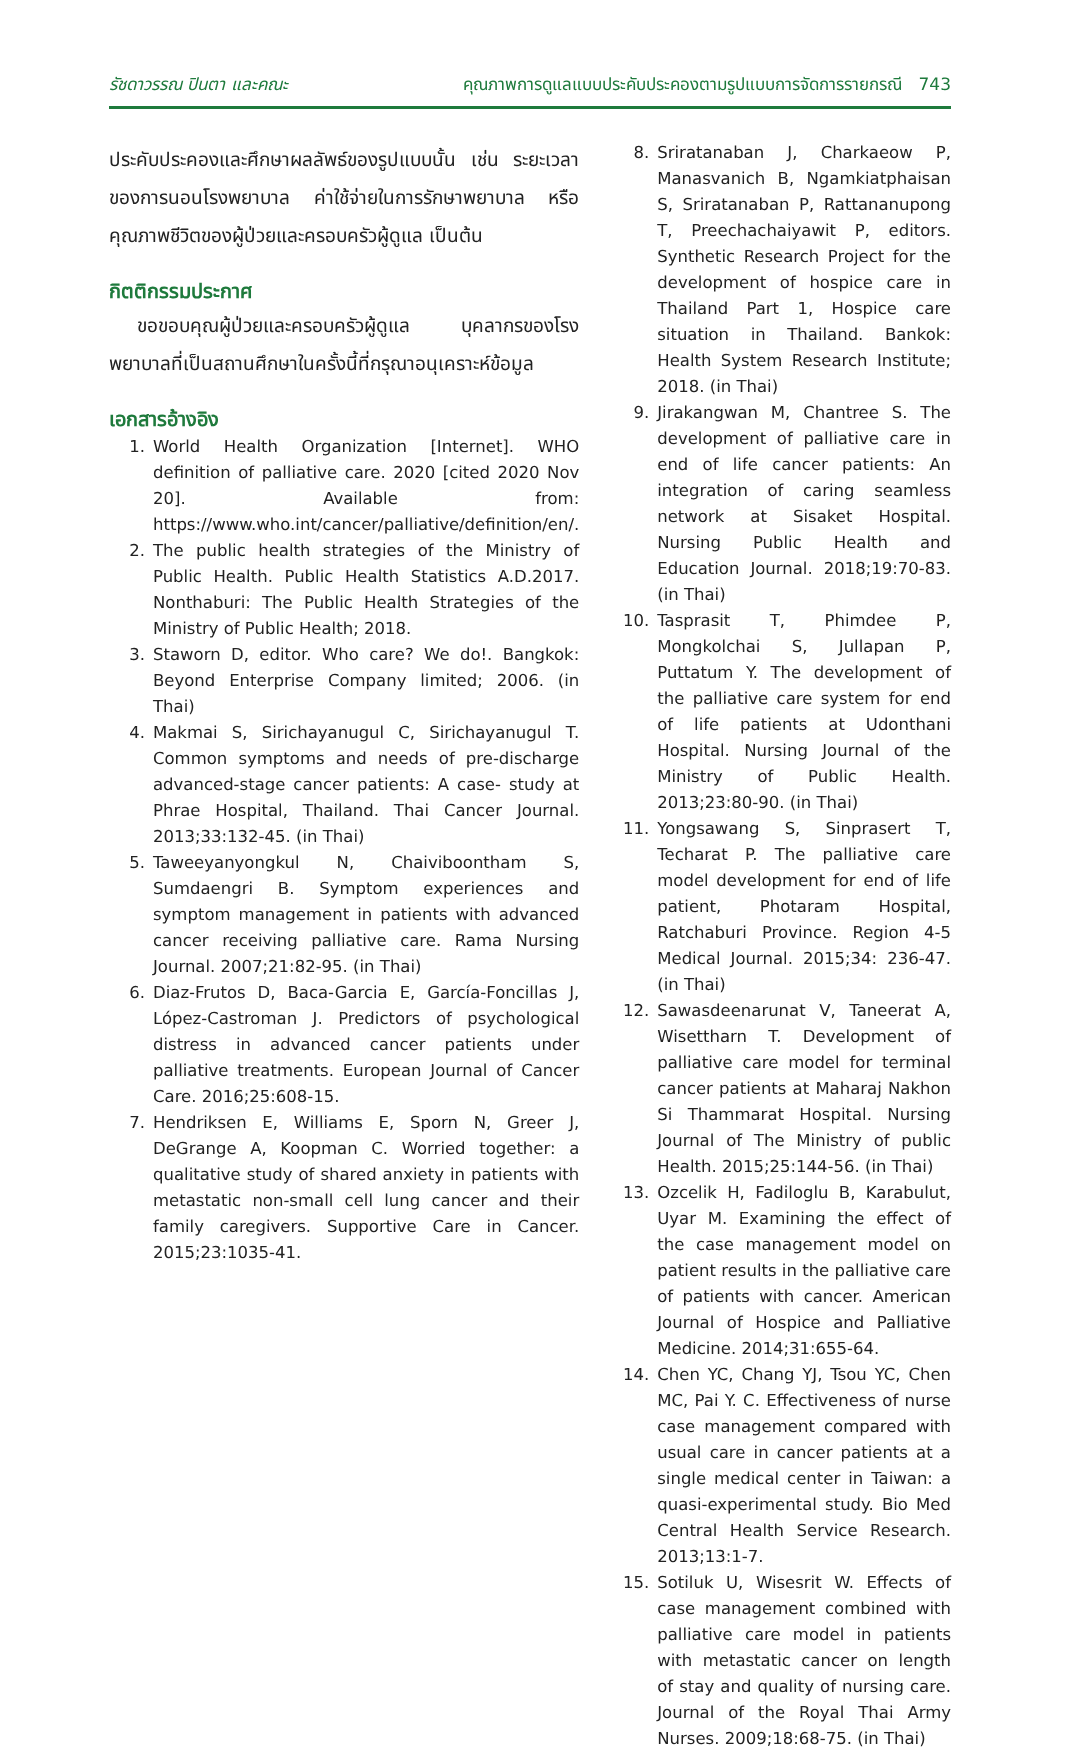รัชดาวรรณ ปินตา และคณะ คุณภาพการดูแลแบบประคับประคองตามรูปแบบการจัดการรายกรณี 743
ประคับประคองและศึกษาผลลัพธ์ของรูปแบบนั้น เช่น ระยะเวลาของการนอนโรงพยาบาล ค่าใช้จ่ายในการรักษาพยาบาล หรือคุณภาพชีวิตของผู้ป่วยและครอบครัวผู้ดูแล เป็นต้น
กิตติกรรมประกาศ
ขอขอบคุณผู้ป่วยและครอบครัวผู้ดูแล บุคลากรของโรงพยาบาลที่เป็นสถานศึกษาในครั้งนี้ที่กรุณาอนุเคราะห์ข้อมูล
เอกสารอ้างอิง
1. World Health Organization [Internet]. WHO definition of palliative care. 2020 [cited 2020 Nov 20]. Available from: https://www.who.int/cancer/palliative/definition/en/.
2. The public health strategies of the Ministry of Public Health. Public Health Statistics A.D.2017. Nonthaburi: The Public Health Strategies of the Ministry of Public Health; 2018.
3. Staworn D, editor. Who care? We do!. Bangkok: Beyond Enterprise Company limited; 2006. (in Thai)
4. Makmai S, Sirichayanugul C, Sirichayanugul T. Common symptoms and needs of pre-discharge advanced-stage cancer patients: A case- study at Phrae Hospital, Thailand. Thai Cancer Journal. 2013;33:132-45. (in Thai)
5. Taweeyanyongkul N, Chaiviboontham S, Sumdaengri B. Symptom experiences and symptom management in patients with advanced cancer receiving palliative care. Rama Nursing Journal. 2007;21:82-95. (in Thai)
6. Diaz-Frutos D, Baca-Garcia E, García-Foncillas J, López-Castroman J. Predictors of psychological distress in advanced cancer patients under palliative treatments. European Journal of Cancer Care. 2016;25:608-15.
7. Hendriksen E, Williams E, Sporn N, Greer J, DeGrange A, Koopman C. Worried together: a qualitative study of shared anxiety in patients with metastatic non-small cell lung cancer and their family caregivers. Supportive Care in Cancer. 2015;23:1035-41.
8. Sriratanaban J, Charkaeow P, Manasvanich B, Ngamkiatphaisan S, Sriratanaban P, Rattananupong T, Preechachaiyawit P, editors. Synthetic Research Project for the development of hospice care in Thailand Part 1, Hospice care situation in Thailand. Bankok: Health System Research Institute; 2018. (in Thai)
9. Jirakangwan M, Chantree S. The development of palliative care in end of life cancer patients: An integration of caring seamless network at Sisaket Hospital. Nursing Public Health and Education Journal. 2018;19:70-83. (in Thai)
10. Tasprasit T, Phimdee P, Mongkolchai S, Jullapan P, Puttatum Y. The development of the palliative care system for end of life patients at Udonthani Hospital. Nursing Journal of the Ministry of Public Health. 2013;23:80-90. (in Thai)
11. Yongsawang S, Sinprasert T, Techarat P. The palliative care model development for end of life patient, Photaram Hospital, Ratchaburi Province. Region 4-5 Medical Journal. 2015;34: 236-47. (in Thai)
12. Sawasdeenarunat V, Taneerat A, Wisettharn T. Development of palliative care model for terminal cancer patients at Maharaj Nakhon Si Thammarat Hospital. Nursing Journal of The Ministry of public Health. 2015;25:144-56. (in Thai)
13. Ozcelik H, Fadiloglu B, Karabulut, Uyar M. Examining the effect of the case management model on patient results in the palliative care of patients with cancer. American Journal of Hospice and Palliative Medicine. 2014;31:655-64.
14. Chen YC, Chang YJ, Tsou YC, Chen MC, Pai Y. C. Effectiveness of nurse case management compared with usual care in cancer patients at a single medical center in Taiwan: a quasi-experimental study. Bio Med Central Health Service Research. 2013;13:1-7.
15. Sotiluk U, Wisesrit W. Effects of case management combined with palliative care model in patients with metastatic cancer on length of stay and quality of nursing care. Journal of the Royal Thai Army Nurses. 2009;18:68-75. (in Thai)